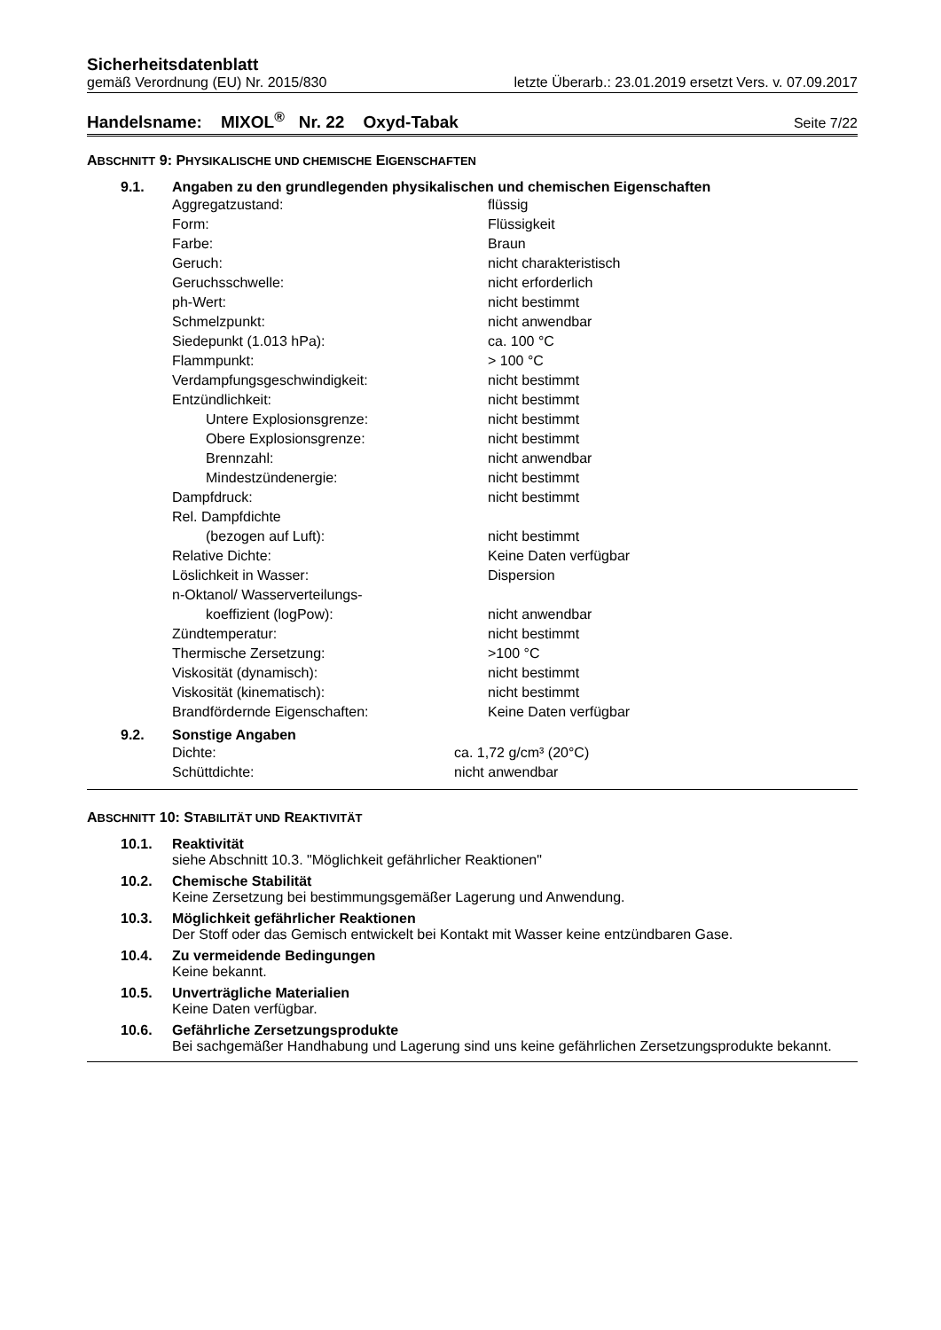Sicherheitsdatenblatt
gemäß Verordnung (EU) Nr. 2015/830 letzte Überarb.: 23.01.2019 ersetzt Vers. v. 07.09.2017
Handelsname: MIXOL<sup>®</sup> Nr. 22 Oxyd-Tabak Seite 7/22
ABSCHNITT 9: PHYSIKALISCHE UND CHEMISCHE EIGENSCHAFTEN
9.1. Angaben zu den grundlegenden physikalischen und chemischen Eigenschaften
| Aggregatzustand: | flüssig |
| Form: | Flüssigkeit |
| Farbe: | Braun |
| Geruch: | nicht charakteristisch |
| Geruchsschwelle: | nicht erforderlich |
| ph-Wert: | nicht bestimmt |
| Schmelzpunkt: | nicht anwendbar |
| Siedepunkt (1.013 hPa): | ca. 100 °C |
| Flammpunkt: | > 100 °C |
| Verdampfungsgeschwindigkeit: | nicht bestimmt |
| Entzündlichkeit: | nicht bestimmt |
| Untere Explosionsgrenze: | nicht bestimmt |
| Obere Explosionsgrenze: | nicht bestimmt |
| Brennzahl: | nicht anwendbar |
| Mindestzündenergie: | nicht bestimmt |
| Dampfdruck: | nicht bestimmt |
| Rel. Dampfdichte | |
| (bezogen auf Luft): | nicht bestimmt |
| Relative Dichte: | Keine Daten verfügbar |
| Löslichkeit in Wasser: | Dispersion |
| n-Oktanol/ Wasserverteilungs- | |
| koeffizient (logPow): | nicht anwendbar |
| Zündtemperatur: | nicht bestimmt |
| Thermische Zersetzung: | >100 °C |
| Viskosität (dynamisch): | nicht bestimmt |
| Viskosität (kinematisch): | nicht bestimmt |
| Brandfördernde Eigenschaften: | Keine Daten verfügbar |
9.2. Sonstige Angaben
| Dichte: | ca. 1,72 g/cm³ (20°C) |
| Schüttdichte: | nicht anwendbar |
ABSCHNITT 10: STABILITÄT UND REAKTIVITÄT
10.1. Reaktivität
siehe Abschnitt 10.3. "Möglichkeit gefährlicher Reaktionen"
10.2. Chemische Stabilität
Keine Zersetzung bei bestimmungsgemäßer Lagerung und Anwendung.
10.3. Möglichkeit gefährlicher Reaktionen
Der Stoff oder das Gemisch entwickelt bei Kontakt mit Wasser keine entzündbaren Gase.
10.4. Zu vermeidende Bedingungen
Keine bekannt.
10.5. Unverträgliche Materialien
Keine Daten verfügbar.
10.6. Gefährliche Zersetzungsprodukte
Bei sachgemäßer Handhabung und Lagerung sind uns keine gefährlichen Zersetzungsprodukte bekannt.